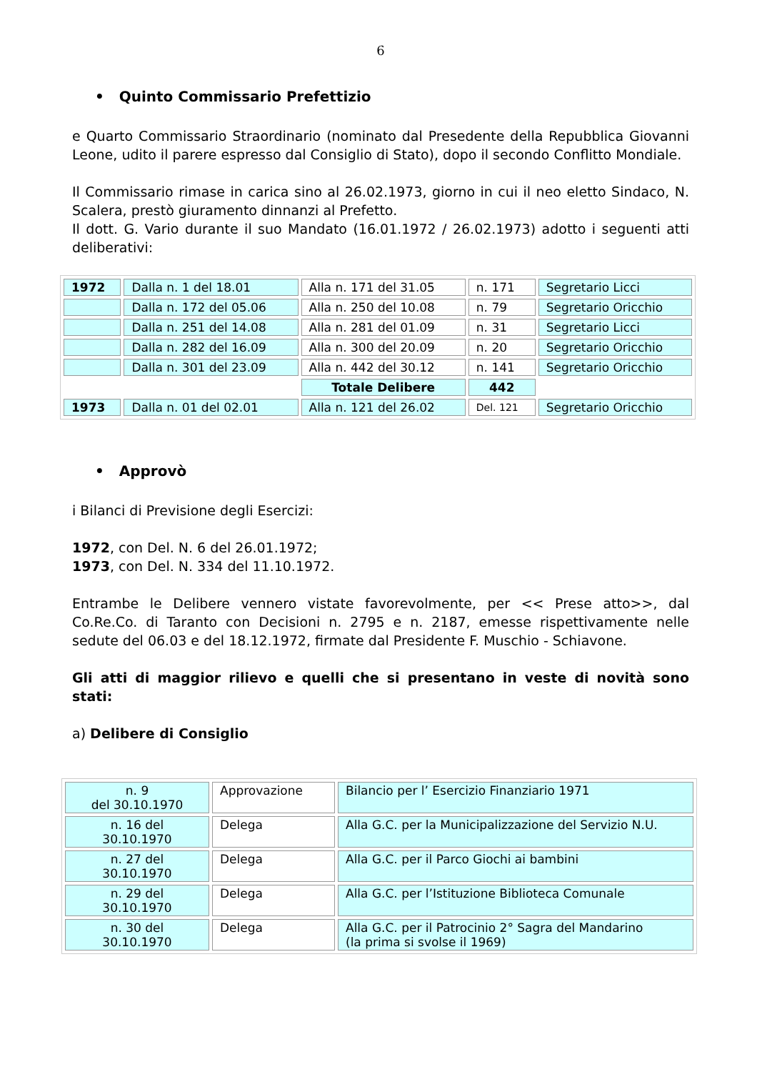6
• Quinto Commissario Prefettizio
e Quarto Commissario Straordinario (nominato dal Presedente della Repubblica Giovanni Leone, udito il parere espresso dal Consiglio di Stato), dopo il secondo Conflitto Mondiale.
Il Commissario rimase in carica sino al 26.02.1973, giorno in cui il neo eletto Sindaco, N. Scalera, prestò giuramento dinnanzi al Prefetto.
Il dott. G. Vario durante il suo Mandato (16.01.1972 / 26.02.1973) adotto i seguenti atti deliberativi:
| 1972 | Dalla n. 1 del 18.01 | Alla n. 171 del 31.05 | n. 171 | Segretario Licci |
| | Dalla n. 172 del 05.06 | Alla n. 250 del 10.08 | n. 79 | Segretario Oricchio |
| | Dalla n. 251 del 14.08 | Alla n. 281 del 01.09 | n. 31 | Segretario Licci |
| | Dalla n. 282 del 16.09 | Alla n. 300 del 20.09 | n. 20 | Segretario Oricchio |
| | Dalla n. 301 del 23.09 | Alla n. 442 del 30.12 | n. 141 | Segretario Oricchio |
| | | Totale Delibere | 442 | |
| 1973 | Dalla n. 01 del 02.01 | Alla n. 121 del 26.02 | Del. 121 | Segretario Oricchio |
• Approvò
i Bilanci di Previsione degli Esercizi:
1972, con Del. N. 6 del 26.01.1972;
1973, con Del. N. 334 del 11.10.1972.
Entrambe le Delibere vennero vistate favorevolmente, per << Prese atto>>, dal Co.Re.Co. di Taranto con Decisioni n. 2795 e n. 2187, emesse rispettivamente nelle sedute del 06.03 e del 18.12.1972, firmate dal Presidente F. Muschio - Schiavone.
Gli atti di maggior rilievo e quelli che si presentano in veste di novità sono stati:
a) Delibere di Consiglio
| n. 9 del 30.10.1970 | Approvazione | Bilancio per l’ Esercizio Finanziario 1971 |
| n. 16 del 30.10.1970 | Delega | Alla G.C. per la Municipalizzazione del Servizio N.U. |
| n. 27 del 30.10.1970 | Delega | Alla G.C. per il Parco Giochi ai bambini |
| n. 29 del 30.10.1970 | Delega | Alla G.C. per l’Istituzione Biblioteca Comunale |
| n. 30 del 30.10.1970 | Delega | Alla G.C. per il Patrocinio 2° Sagra del Mandarino (la prima si svolse il 1969) |